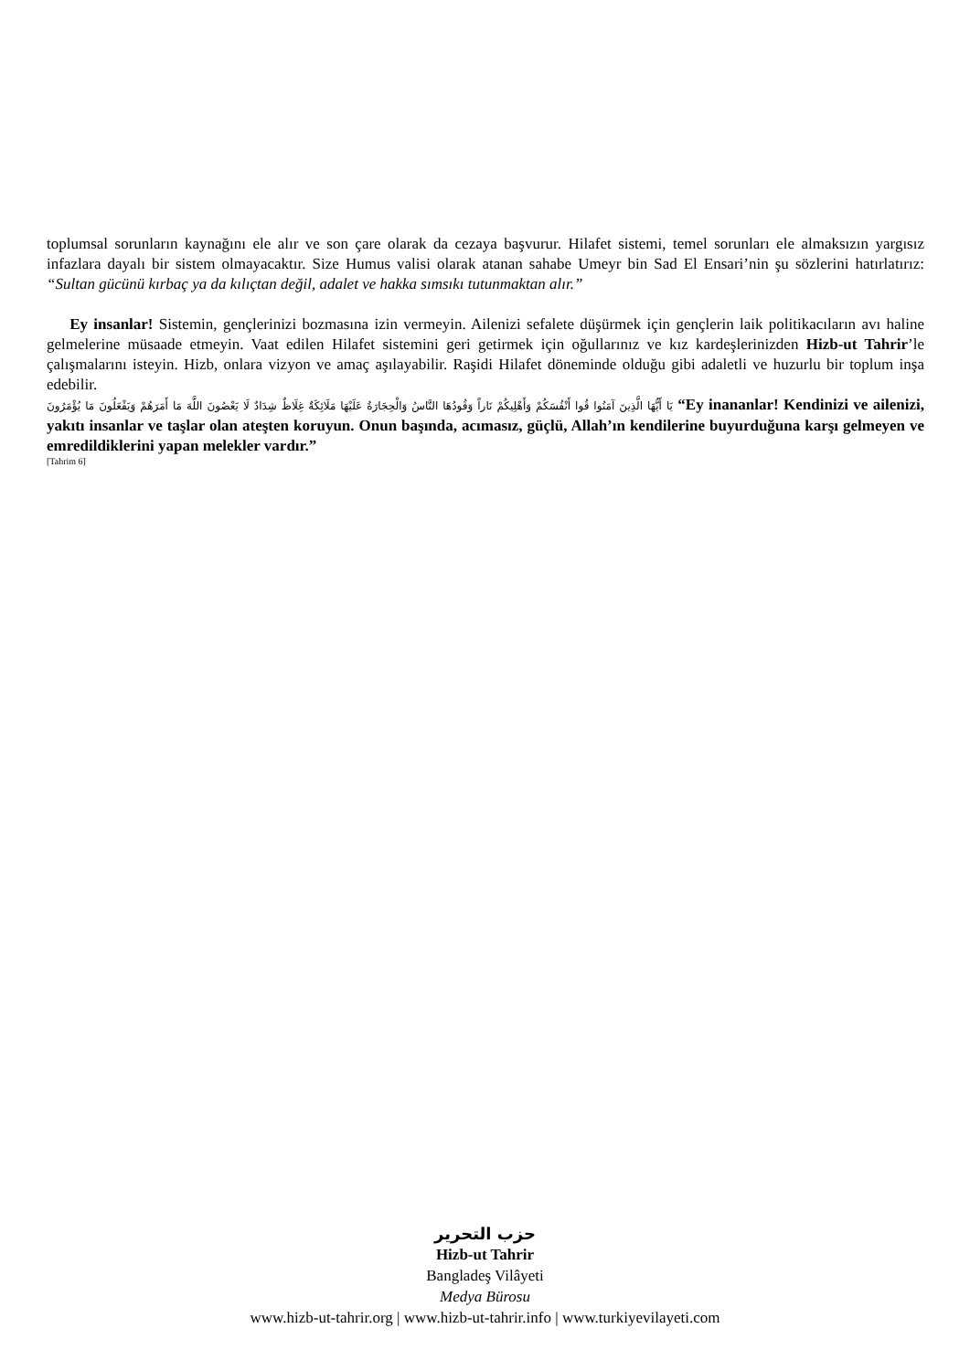toplumsal sorunların kaynağını ele alır ve son çare olarak da cezaya başvurur. Hilafet sistemi, temel sorunları ele almaksızın yargısız infazlara dayalı bir sistem olmayacaktır. Size Humus valisi olarak atanan sahabe Umeyr bin Sad El Ensari’nin şu sözlerini hatırlatırız: “Sultan gücünü kırbaç ya da kılıçtan değil, adalet ve hakka sımsıkı tutunmaktan alır.”
Ey insanlar! Sistemin, gençlerinizi bozmasına izin vermeyin. Ailenizi sefalete düşürmek için gençlerin laik politikacıların avı haline gelmelerine müsaade etmeyin. Vaat edilen Hilafet sistemini geri getirmek için oğullarınız ve kız kardeşlerinizden Hizb-ut Tahrir’le çalışmalarını isteyin. Hizb, onlara vizyon ve amaç aşılayabilir. Raşidi Hilafet döneminde olduğu gibi adaletli ve huzurlu bir toplum inşa edebilir.
يَا أَيُّهَا الَّذِينَ آمَنُوا قُوا أَنْفُسَكُمْ وَأَهْلِيكُمْ نَاراً وَقُودُهَا النَّاسُ وَالْحِجَارَةُ عَلَيْهَا مَلَائِكَةٌ غِلَاظٌ شِدَادٌ لَا يَعْصُونَ اللَّهَ مَا أَمَرَهُمْ وَيَفْعَلُونَ مَا يُؤْمَرُونَ “Ey inananlar! Kendinizi ve ailenizi, yakıtı insanlar ve taşlar olan ateşten koruyun. Onun başında, acımasız, güçlü, Allah’ın kendilerine buyurduğuna karşı gelmeyen ve emredildiklerini yapan melekler vardır.”
[Tahrim 6]
حزب التحرير
Hizb-ut Tahrir
Bangladeş Vilâyeti
Medya Bürosu
www.hizb-ut-tahrir.org | www.hizb-ut-tahrir.info | www.turkiyevilayeti.com